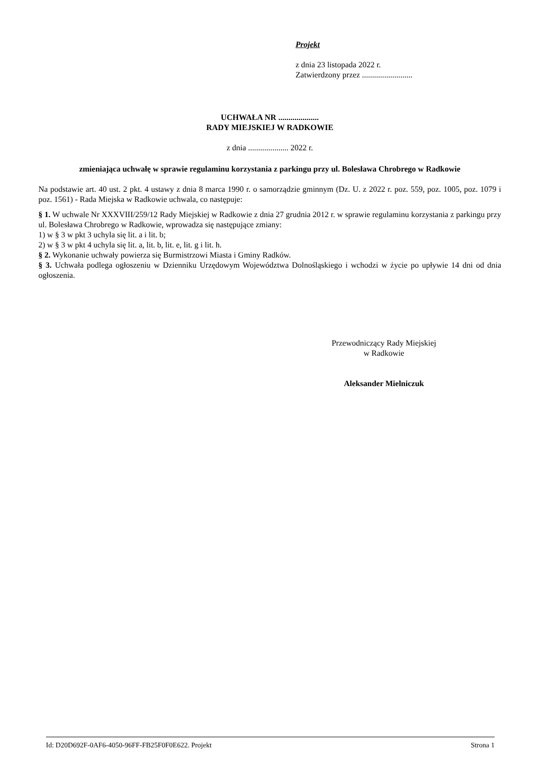Projekt
z dnia 23 listopada 2022 r.
Zatwierdzony przez .........................
UCHWAŁA NR ....................
RADY MIEJSKIEJ W RADKOWIE
z dnia .................... 2022 r.
zmieniająca uchwałę w sprawie regulaminu korzystania z parkingu przy ul. Bolesława Chrobrego w Radkowie
Na podstawie art. 40 ust. 2 pkt. 4 ustawy z dnia 8 marca 1990 r. o samorządzie gminnym (Dz. U. z 2022 r. poz. 559, poz. 1005, poz. 1079 i poz. 1561) - Rada Miejska w Radkowie uchwala, co następuje:
§ 1. W uchwale Nr XXXVIII/259/12 Rady Miejskiej w Radkowie z dnia 27 grudnia 2012 r. w sprawie regulaminu korzystania z parkingu przy ul. Bolesława Chrobrego w Radkowie, wprowadza się następujące zmiany:
1) w § 3 w pkt 3 uchyla się lit. a i lit. b;
2) w § 3 w pkt 4 uchyla się lit. a, lit. b, lit. e, lit. g i lit. h.
§ 2. Wykonanie uchwały powierza się Burmistrzowi Miasta i Gminy Radków.
§ 3. Uchwała podlega ogłoszeniu w Dzienniku Urzędowym Województwa Dolnośląskiego i wchodzi w życie po upływie 14 dni od dnia ogłoszenia.
Przewodniczący Rady Miejskiej
w Radkowie
Aleksander Mielniczuk
Id: D20D692F-0AF6-4050-96FF-FB25F0F0E622. Projekt Strona 1